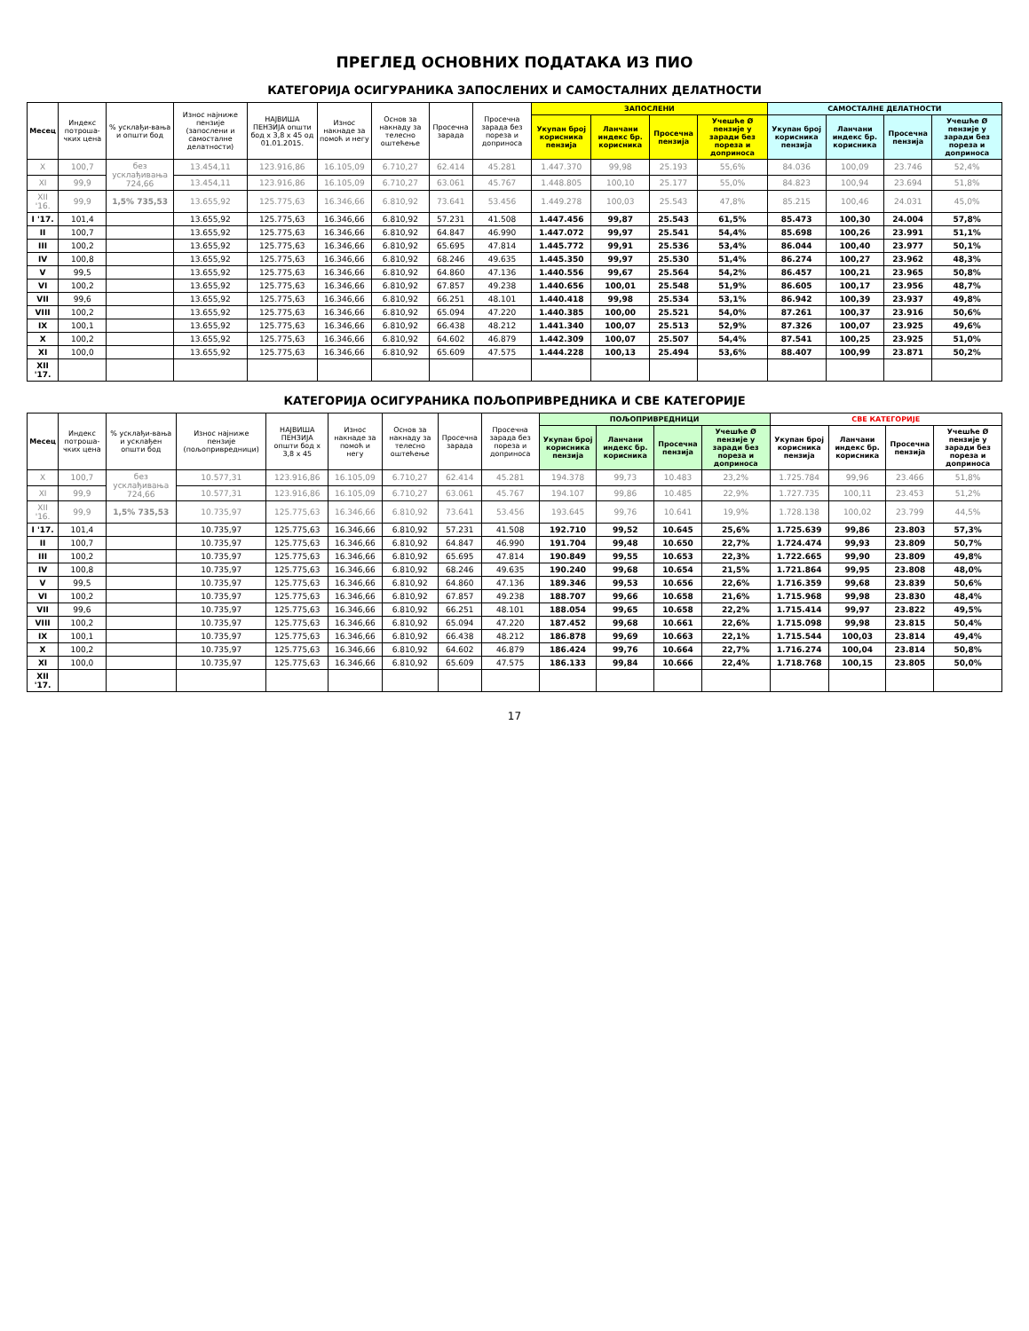ПРЕГЛЕД ОСНОВНИХ ПОДАТАКА ИЗ ПИО
КАТЕГОРИЈА ОСИГУРАНИКА ЗАПОСЛЕНИХ И САМОСТАЛНИХ ДЕЛАТНОСТИ
| Месец | Индекс потроша-чких цена | % усклађи-вања и општи бод | Износ најниже пензије (запослени и самосталне делатности) | НАЈВИША ПЕНЗИЈА општи бод x 3,8 x 45 од 01.01.2015. | Износ накнаде за помоћ и негу | Основ за накнаду за телесно оштећење | Просечна зарада | Просечна зарада без пореза и доприноса | ЗАПОСЛЕНИ | | | | САМОСТАЛНЕ ДЕЛАТНОСТИ | | | |
| --- | --- | --- | --- | --- | --- | --- | --- | --- | --- | --- | --- | --- | --- | --- | --- | --- |
| | | | | | | | | | Укупан број корисника пензија | Ланчани индекс бр. корисника | Просечна пензија | Учешће Ø пензије у заради без пореза и доприноса | Укупан број корисника пензија | Ланчани индекс бр. корисника | Просечна пензија | Учешће Ø пензије у заради без пореза и доприноса |
| X | 100,7 | без усклађивања 724,66 | 13.454,11 | 123.916,86 | 16.105,09 | 6.710,27 | 62.414 | 45.281 | 1.447.370 | 99,98 | 25.193 | 55,6% | 84.036 | 100,09 | 23.746 | 52,4% |
| XI | 99,9 | | 13.454,11 | 123.916,86 | 16.105,09 | 6.710,27 | 63.061 | 45.767 | 1.448.805 | 100,10 | 25.177 | 55,0% | 84.823 | 100,94 | 23.694 | 51,8% |
| XII '16. | 99,9 | 1,5% 735,53 | 13.655,92 | 125.775,63 | 16.346,66 | 6.810,92 | 73.641 | 53.456 | 1.449.278 | 100,03 | 25.543 | 47,8% | 85.215 | 100,46 | 24.031 | 45,0% |
| I '17. | 101,4 | | 13.655,92 | 125.775,63 | 16.346,66 | 6.810,92 | 57.231 | 41.508 | 1.447.456 | 99,87 | 25.543 | 61,5% | 85.473 | 100,30 | 24.004 | 57,8% |
| II | 100,7 | | 13.655,92 | 125.775,63 | 16.346,66 | 6.810,92 | 64.847 | 46.990 | 1.447.072 | 99,97 | 25.541 | 54,4% | 85.698 | 100,26 | 23.991 | 51,1% |
| III | 100,2 | | 13.655,92 | 125.775,63 | 16.346,66 | 6.810,92 | 65.695 | 47.814 | 1.445.772 | 99,91 | 25.536 | 53,4% | 86.044 | 100,40 | 23.977 | 50,1% |
| IV | 100,8 | | 13.655,92 | 125.775,63 | 16.346,66 | 6.810,92 | 68.246 | 49.635 | 1.445.350 | 99,97 | 25.530 | 51,4% | 86.274 | 100,27 | 23.962 | 48,3% |
| V | 99,5 | | 13.655,92 | 125.775,63 | 16.346,66 | 6.810,92 | 64.860 | 47.136 | 1.440.556 | 99,67 | 25.564 | 54,2% | 86.457 | 100,21 | 23.965 | 50,8% |
| VI | 100,2 | | 13.655,92 | 125.775,63 | 16.346,66 | 6.810,92 | 67.857 | 49.238 | 1.440.656 | 100,01 | 25.548 | 51,9% | 86.605 | 100,17 | 23.956 | 48,7% |
| VII | 99,6 | | 13.655,92 | 125.775,63 | 16.346,66 | 6.810,92 | 66.251 | 48.101 | 1.440.418 | 99,98 | 25.534 | 53,1% | 86.942 | 100,39 | 23.937 | 49,8% |
| VIII | 100,2 | | 13.655,92 | 125.775,63 | 16.346,66 | 6.810,92 | 65.094 | 47.220 | 1.440.385 | 100,00 | 25.521 | 54,0% | 87.261 | 100,37 | 23.916 | 50,6% |
| IX | 100,1 | | 13.655,92 | 125.775,63 | 16.346,66 | 6.810,92 | 66.438 | 48.212 | 1.441.340 | 100,07 | 25.513 | 52,9% | 87.326 | 100,07 | 23.925 | 49,6% |
| X | 100,2 | | 13.655,92 | 125.775,63 | 16.346,66 | 6.810,92 | 64.602 | 46.879 | 1.442.309 | 100,07 | 25.507 | 54,4% | 87.541 | 100,25 | 23.925 | 51,0% |
| XI | 100,0 | | 13.655,92 | 125.775,63 | 16.346,66 | 6.810,92 | 65.609 | 47.575 | 1.444.228 | 100,13 | 25.494 | 53,6% | 88.407 | 100,99 | 23.871 | 50,2% |
| XII '17. | | | | | | | | | | | | | | | | |
КАТЕГОРИЈА ОСИГУРАНИКА ПОЉОПРИВРЕДНИКА И СВЕ КАТЕГОРИЈЕ
| Месец | Индекс потроша-чких цена | % усклађи-вања и усклађен општи бод | Износ најниже пензије (пољопривредници) | НАЈВИША ПЕНЗИЈА општи бод x 3,8 x 45 | Износ накнаде за помоћ и негу | Основ за накнаду за телесно оштећење | Просечна зарада | Просечна зарада без пореза и доприноса | ПОЉОПРИВРЕДНИЦИ | | | | СВЕ КАТЕГОРИЈЕ | | | |
| --- | --- | --- | --- | --- | --- | --- | --- | --- | --- | --- | --- | --- | --- | --- | --- | --- |
| | | | | | | | | | Укупан број корисника пензија | Ланчани индекс бр. корисника | Просечна пензија | Учешће Ø пензије у заради без пореза и доприноса | Укупан број корисника пензија | Ланчани индекс бр. корисника | Просечна пензија | Учешће Ø пензије у заради без пореза и доприноса |
| X | 100,7 | без усклађивања 724,66 | 10.577,31 | 123.916,86 | 16.105,09 | 6.710,27 | 62.414 | 45.281 | 194.378 | 99,73 | 10.483 | 23,2% | 1.725.784 | 99,96 | 23.466 | 51,8% |
| XI | 99,9 | | 10.577,31 | 123.916,86 | 16.105,09 | 6.710,27 | 63.061 | 45.767 | 194.107 | 99,86 | 10.485 | 22,9% | 1.727.735 | 100,11 | 23.453 | 51,2% |
| XII '16. | 99,9 | 1,5% 735,53 | 10.735,97 | 125.775,63 | 16.346,66 | 6.810,92 | 73.641 | 53.456 | 193.645 | 99,76 | 10.641 | 19,9% | 1.728.138 | 100,02 | 23.799 | 44,5% |
| I '17. | 101,4 | | 10.735,97 | 125.775,63 | 16.346,66 | 6.810,92 | 57.231 | 41.508 | 192.710 | 99,52 | 10.645 | 25,6% | 1.725.639 | 99,86 | 23.803 | 57,3% |
| II | 100,7 | | 10.735,97 | 125.775,63 | 16.346,66 | 6.810,92 | 64.847 | 46.990 | 191.704 | 99,48 | 10.650 | 22,7% | 1.724.474 | 99,93 | 23.809 | 50,7% |
| III | 100,2 | | 10.735,97 | 125.775,63 | 16.346,66 | 6.810,92 | 65.695 | 47.814 | 190.849 | 99,55 | 10.653 | 22,3% | 1.722.665 | 99,90 | 23.809 | 49,8% |
| IV | 100,8 | | 10.735,97 | 125.775,63 | 16.346,66 | 6.810,92 | 68.246 | 49.635 | 190.240 | 99,68 | 10.654 | 21,5% | 1.721.864 | 99,95 | 23.808 | 48,0% |
| V | 99,5 | | 10.735,97 | 125.775,63 | 16.346,66 | 6.810,92 | 64.860 | 47.136 | 189.346 | 99,53 | 10.656 | 22,6% | 1.716.359 | 99,68 | 23.839 | 50,6% |
| VI | 100,2 | | 10.735,97 | 125.775,63 | 16.346,66 | 6.810,92 | 67.857 | 49.238 | 188.707 | 99,66 | 10.658 | 21,6% | 1.715.968 | 99,98 | 23.830 | 48,4% |
| VII | 99,6 | | 10.735,97 | 125.775,63 | 16.346,66 | 6.810,92 | 66.251 | 48.101 | 188.054 | 99,65 | 10.658 | 22,2% | 1.715.414 | 99,97 | 23.822 | 49,5% |
| VIII | 100,2 | | 10.735,97 | 125.775,63 | 16.346,66 | 6.810,92 | 65.094 | 47.220 | 187.452 | 99,68 | 10.661 | 22,6% | 1.715.098 | 99,98 | 23.815 | 50,4% |
| IX | 100,1 | | 10.735,97 | 125.775,63 | 16.346,66 | 6.810,92 | 66.438 | 48.212 | 186.878 | 99,69 | 10.663 | 22,1% | 1.715.544 | 100,03 | 23.814 | 49,4% |
| X | 100,2 | | 10.735,97 | 125.775,63 | 16.346,66 | 6.810,92 | 64.602 | 46.879 | 186.424 | 99,76 | 10.664 | 22,7% | 1.716.274 | 100,04 | 23.814 | 50,8% |
| XI | 100,0 | | 10.735,97 | 125.775,63 | 16.346,66 | 6.810,92 | 65.609 | 47.575 | 186.133 | 99,84 | 10.666 | 22,4% | 1.718.768 | 100,15 | 23.805 | 50,0% |
| XII '17. | | | | | | | | | | | | | | | | |
17